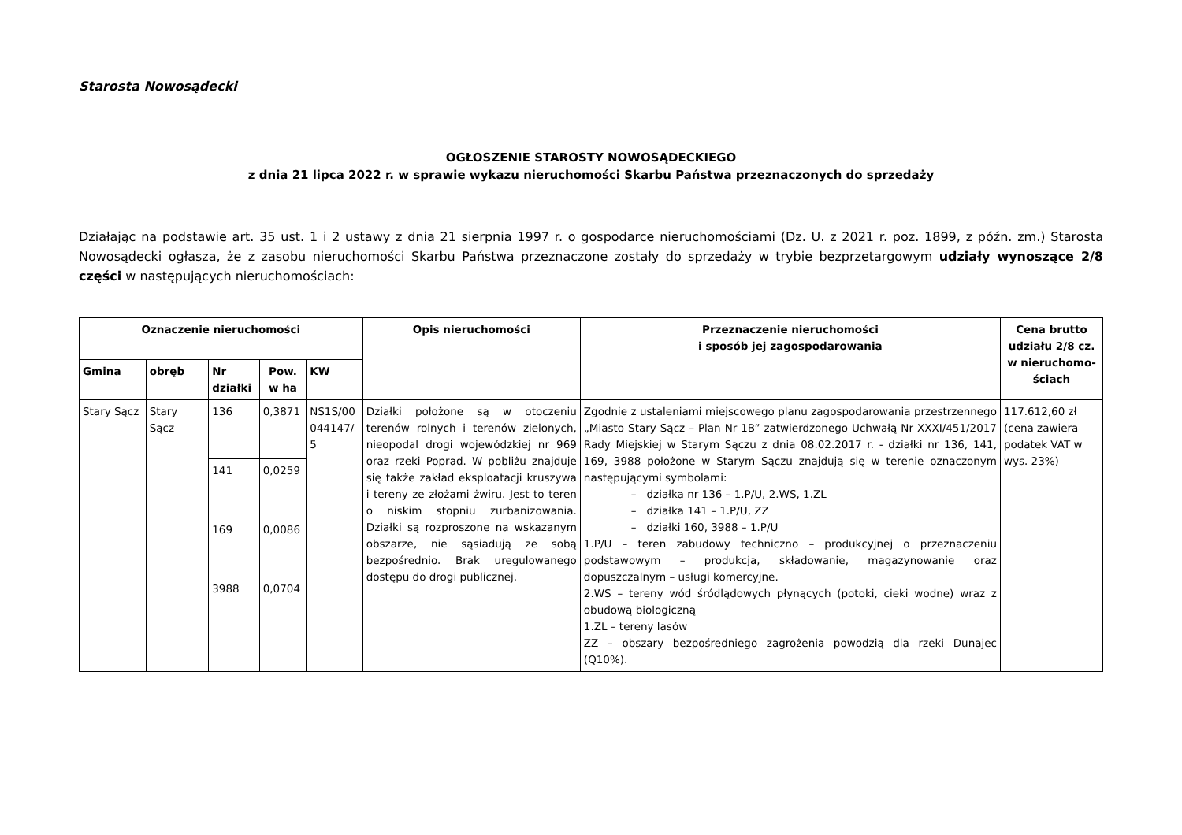Starosta Nowosądecki
OGŁOSZENIE STAROSTY NOWOSĄDECKIEGO
z dnia 21 lipca 2022 r. w sprawie wykazu nieruchomości Skarbu Państwa przeznaczonych do sprzedaży
Działając na podstawie art. 35 ust. 1 i 2 ustawy z dnia 21 sierpnia 1997 r. o gospodarce nieruchomościami (Dz. U. z 2021 r. poz. 1899, z późn. zm.) Starosta Nowosądecki ogłasza, że z zasobu nieruchomości Skarbu Państwa przeznaczone zostały do sprzedaży w trybie bezprzetargowym udziały wynoszące 2/8 części w następujących nieruchomościach:
| Oznaczenie nieruchomości | | | | | Opis nieruchomości | Przeznaczenie nieruchomości i sposób jej zagospodarowania | Cena brutto udziału 2/8 cz. w nieruchomo-ściach |
| --- | --- | --- | --- | --- | --- | --- | --- |
| Gmina | obręb | Nr działki | Pow. w ha | KW | | | |
| Stary Sącz | Stary Sącz | 136 | 0,3871 | NS1S/00 044147/ 5 | Działki położone są w otoczeniu terenów rolnych i terenów zielonych, nieopodal drogi wojewódzkiej nr 969 oraz rzeki Poprad. W pobliżu znajduje się także zakład eksploatacji kruszywa i tereny ze złożami żwiru. Jest to teren o niskim stopniu zurbanizowania. Działki są rozproszone na wskazanym obszarze, nie sąsiadują ze sobą bezpośrednio. Brak uregulowanego dostępu do drogi publicznej. | Zgodnie z ustaleniami miejscowego planu zagospodarowania przestrzennego „Miasto Stary Sącz – Plan Nr 1B” zatwierdzonego Uchwałą Nr XXXI/451/2017 Rady Miejskiej w Starym Sączu z dnia 08.02.2017 r. - działki nr 136, 141, 169, 3988 położone w Starym Sączu znajdują się w terenie oznaczonym następującymi symbolami: – działka nr 136 – 1.P/U, 2.WS, 1.ZL – działka 141 – 1.P/U, ZZ – działki 160, 3988 – 1.P/U 1.P/U – teren zabudowy techniczno – produkcyjnej o przeznaczeniu podstawowym – produkcja, składowanie, magazynowanie oraz dopuszczalnym – usługi komercyjne. 2.WS – tereny wód śródlądowych płynących (potoki, cieki wodne) wraz z obudową biologiczną 1.ZL – tereny lasów ZZ – obszary bezpośredniego zagrożenia powodzią dla rzeki Dunajec (Q10%). | 117.612,60 zł (cena zawiera podatek VAT w wys. 23%) |
| | | 141 | 0,0259 | | | | |
| | | 169 | 0,0086 | | | | |
| | | 3988 | 0,0704 | | | | |